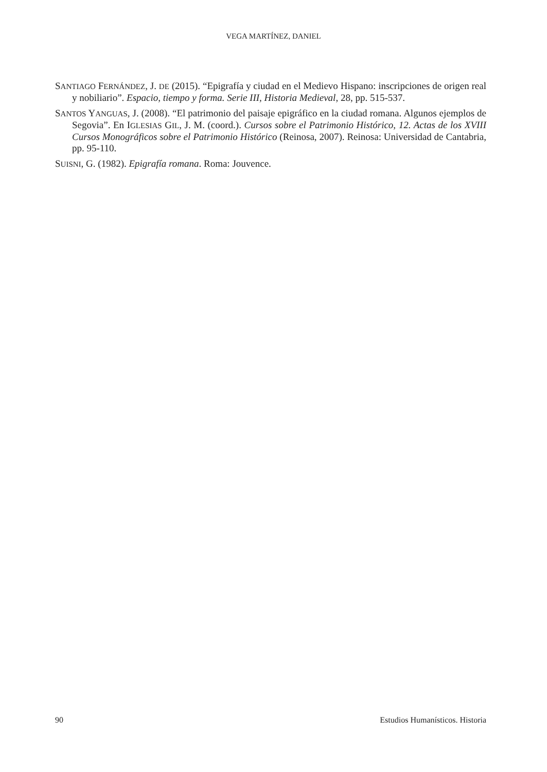VEGA MARTÍNEZ, DANIEL
SANTIAGO FERNÁNDEZ, J. DE (2015). “Epigrafía y ciudad en el Medievo Hispano: inscripciones de origen real y nobiliario”. Espacio, tiempo y forma. Serie III, Historia Medieval, 28, pp. 515-537.
SANTOS YANGUAS, J. (2008). “El patrimonio del paisaje epigráfico en la ciudad romana. Algunos ejemplos de Segovia”. En IGLESIAS GIL, J. M. (coord.). Cursos sobre el Patrimonio Histórico, 12. Actas de los XVIII Cursos Monográficos sobre el Patrimonio Histórico (Reinosa, 2007). Reinosa: Universidad de Cantabria, pp. 95-110.
SUISNI, G. (1982). Epigrafía romana. Roma: Jouvence.
90 Estudios Humanísticos. Historia